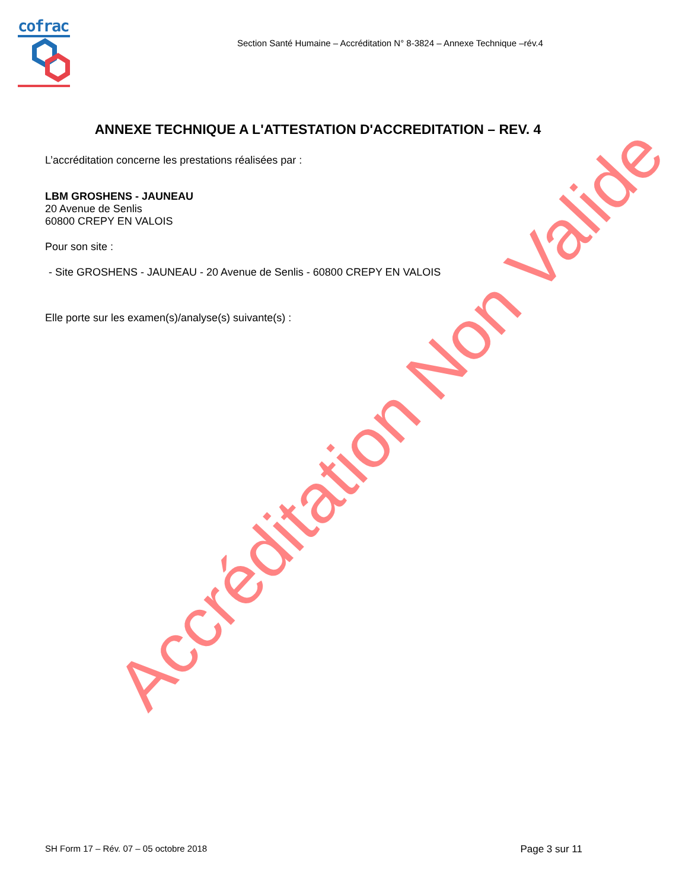cofrac
Section Santé Humaine – Accréditation N° 8-3824 – Annexe Technique –rév.4
ANNEXE TECHNIQUE A L'ATTESTATION D'ACCREDITATION – REV. 4
L’accréditation concerne les prestations réalisées par :
LBM GROSHENS - JAUNEAU
20 Avenue de Senlis
60800 CREPY EN VALOIS
Pour son site :
- Site GROSHENS - JAUNEAU - 20 Avenue de Senlis - 60800 CREPY EN VALOIS
Elle porte sur les examen(s)/analyse(s) suivante(s) :
Accréditation Non Valide
SH Form 17 – Rév. 07 – 05 octobre 2018 Page 3 sur 11